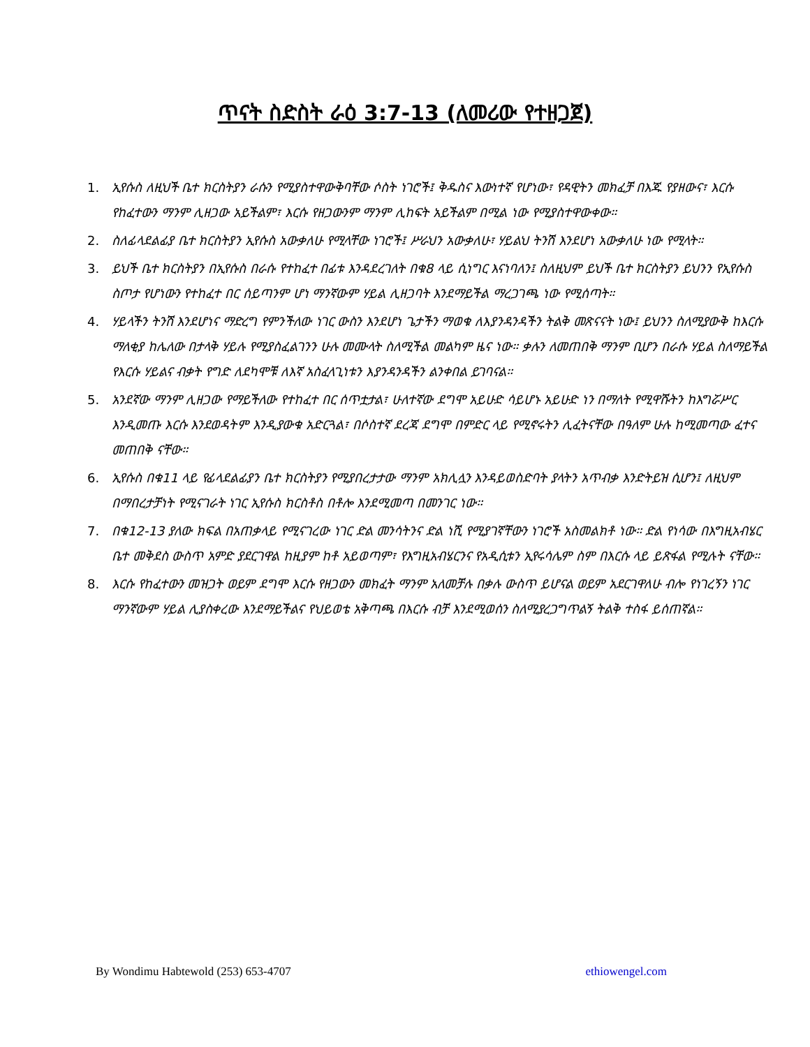ጥናት ስድስት ራዕ 3:7-13 (ለመሪው የተዘጋጀ)
1. ኢየሱስ ለዚህች ቤተ ክርስትያን ራሱን የሚያስተዋውቅባቸው ሶስት ነገሮች፤ ቅዱስና እውነተኛ የሆነው፣ የዳዊትን መክፈቻ በእጁ የያዘውና፣ እርሱ የከፈተውን ማንም ሊዘጋው አይችልም፣ እርሱ የዘጋውንም ማንም ሊከፍት አይችልም በሚል ነው የሚያስተዋውቀው።
2. ስለፊላደልፊያ ቤተ ክርስትያን ኢየሱስ አውቃለሁ የሚላቸው ነገሮች፤ ሥራህን አውቃለሁ፣ ሃይልህ ትንሽ እንደሆነ አውቃለሁ ነው የሚላት።
3. ይህች ቤተ ክርስትያን በኢየሱስ በራሱ የተከፈተ በፊቱ እንዳደረገለት በቁ8 ላይ ሲነግር እናነባለን፤ ስለዚህም ይህች ቤተ ክርስትያን ይህንን የኢየሱስ ስጦታ የሆነውን የተከፈተ በር ሰይጣንም ሆነ ማንኛውም ሃይል ሊዘጋባት እንደማይችል ማረጋገጫ ነው የሚሰጣት።
4. ሃይላችን ትንሽ እንደሆነና ማድረግ የምንችለው ነገር ውስን እንደሆነ ጌታችን ማወቁ ለእያንዳንዳችን ትልቅ መጽናናት ነው፤ ይህንን ስለሚያውቅ ከእርሱ ማለቂያ ከሌለው በታላቅ ሃይሉ የሚያስፈልገንን ሁሉ መሙላት ስለሚችል መልካም ዜና ነው። ቃሉን ለመጠበቅ ማንም ቢሆን በራሱ ሃይል ስለማይችል የእርሱ ሃይልና ብቃት የግድ ለደካሞቹ ለእኛ አስፈላጊነቱን እያንዳንዳችን ልንቀበል ይገባናል።
5. አንደኛው ማንም ሊዘጋው የማይችለው የተከፈተ በር ሰጥቷታል፣ ሁለተኛው ደግሞ አይሁድ ሳይሆኑ አይሁድ ነን በማለት የሚዋሹትን ከእግሯሥር እንዲመጡ እርሱ እንደወዳትም እንዲያውቁ አድርጓል፣ በሶስተኛ ደረጃ ደግሞ በምድር ላይ የሚኖሩትን ሊፈትናቸው በዓለም ሁሉ ከሚመጣው ፈተና መጠበቅ ናቸው።
6. ኢየሱስ በቁ11 ላይ የፊላደልፊያን ቤተ ክርስትያን የሚያበረታታው ማንም አክሊሏን እንዳይወስድባት ያላትን አጥብቃ እንድትይዝ ሲሆን፤ ለዚህም በማበረታቻነት የሚናገራት ነገር ኢየሱስ ክርስቶስ በቶሎ እንደሚመጣ በመንገር ነው።
7. በቁ12-13 ያለው ክፍል በአጠቃላይ የሚናገረው ነገር ድል መንሳትንና ድል ነሺ የሚያገኛቸውን ነገሮች አስመልክቶ ነው። ድል የነሳው በእግዚአብሄር ቤተ መቅደስ ውስጥ አምድ ያደርገዋል ከዚያም ከቶ አይወጣም፣ የእግዚአብሄርንና የአዲሲቱን ኢየሩሳሌም ስም በእርሱ ላይ ይጽፋል የሚሉት ናቸው።
8. እርሱ የከፈተውን መዝጋት ወይም ደግሞ እርሱ የዘጋውን መክፈት ማንም አለመቻሉ በቃሉ ውስጥ ይሆናል ወይም አደርገዋለሁ ብሎ የነገረኝን ነገር ማንኛውም ሃይል ሊያስቀረው እንደማይችልና የህይወቴ አቅጣጫ በእርሱ ብቻ እንደሚወሰን ስለሚያረጋግጥልኝ ትልቅ ተስፋ ይሰጠኛል።
By Wondimu Habtewold (253) 653-4707 ethiowengel.com